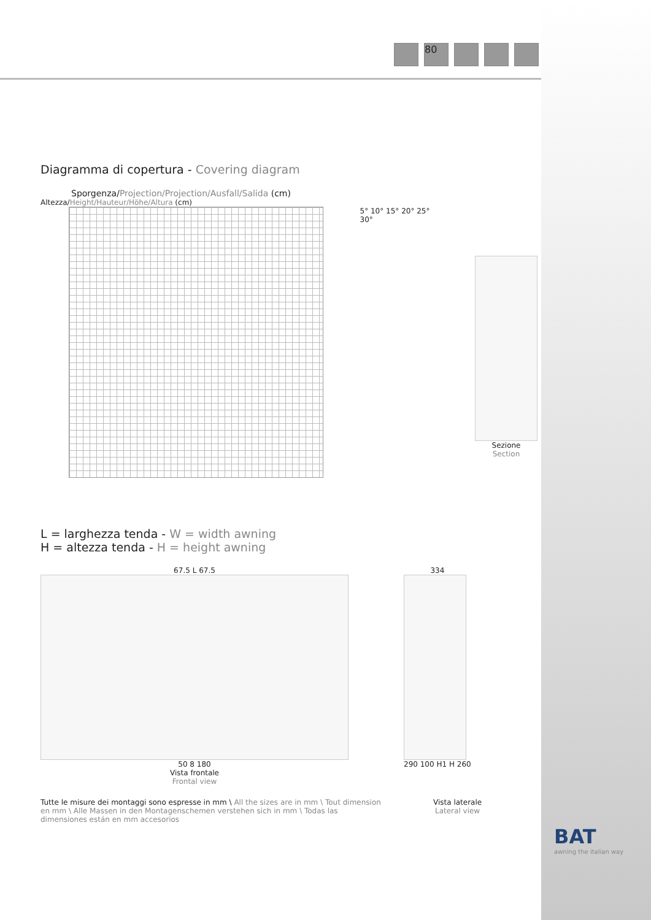80
Diagramma di copertura - Covering diagram
Sporgenza/Projection/Projection/Ausfall/Salida (cm)
Altezza/Height/Hauteur/Höhe/Altura (cm)
5° 10° 15° 20° 25° 30° Sezione
Section
L = larghezza tenda - W = width awning
H = altezza tenda - H = height awning
67.5 L 67.5
50 8 180
Vista frontale
Frontal view
334
290 100 H1 H 260
Tutte le misure dei montaggi sono espresse in mm \ All the sizes are in mm \ Tout dimension en mm \ Alle Massen in den Montagenschemen verstehen sich in mm \ Todas las dimensiones están en mm accesorios
Vista laterale
Lateral view
BAT
awning the italian way